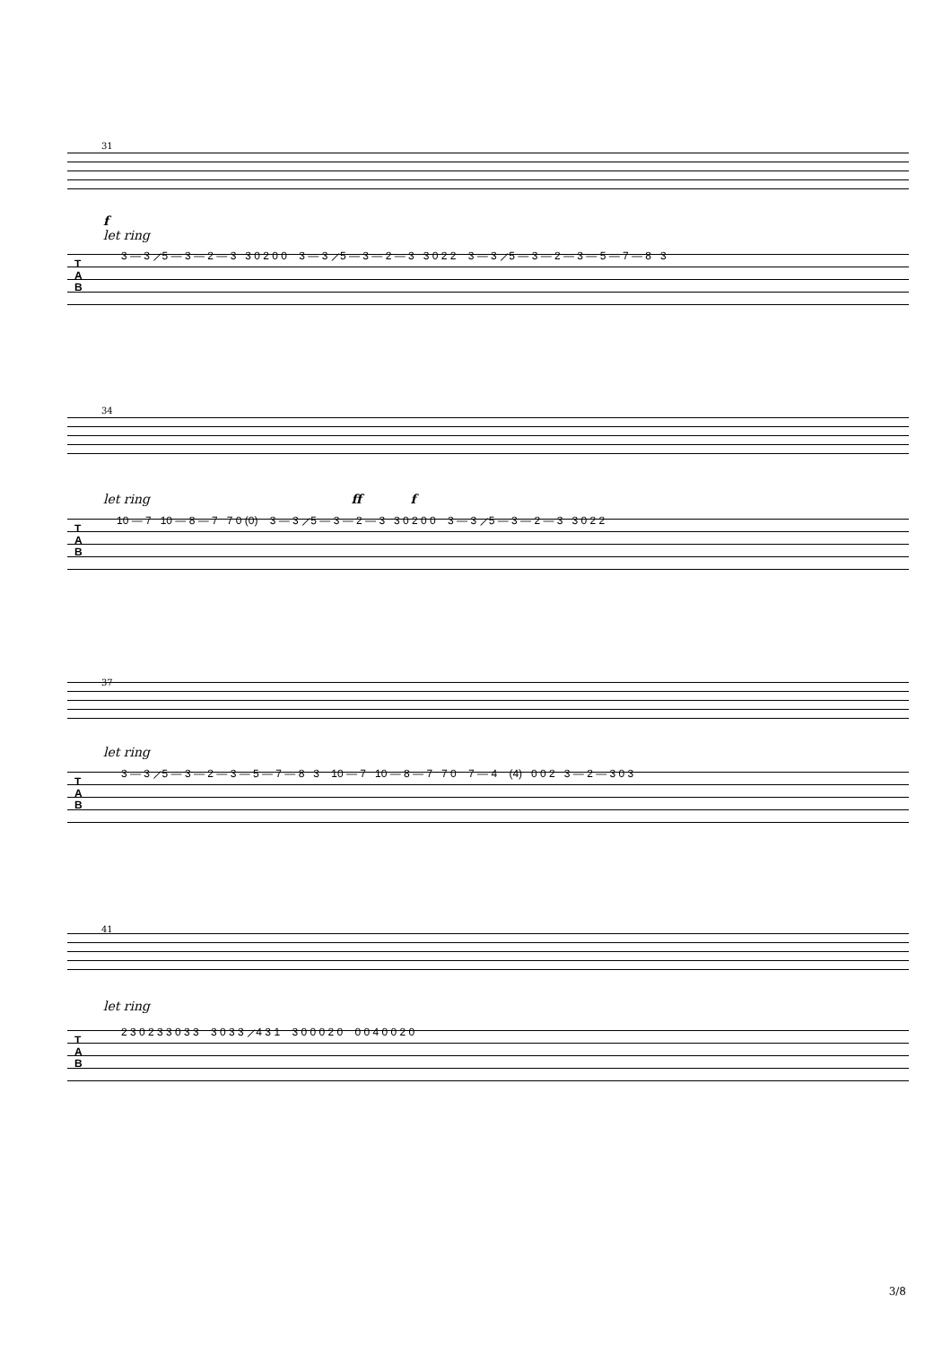31
f
let ring
T
A
B
3 — 3 ⟋5 — 3 — 2 — 3 3 0 2 0 0 3 — 3 ⟋5 — 3 — 2 — 3 3 0 2 2 3 — 3 ⟋5 — 3 — 2 — 3 — 5 — 7 — 8 3
34
let ring ff f
T
A
B
10 — 7 10 — 8 — 7 7 0 (0) 3 — 3 ⟋5 — 3 — 2 — 3 3 0 2 0 0 3 — 3 ⟋5 — 3 — 2 — 3 3 0 2 2
37
let ring
T
A
B
3 — 3 ⟋5 — 3 — 2 — 3 — 5 — 7 — 8 3 10 — 7 10 — 8 — 7 7 0 7 — 4 (4) 0 0 2 3 — 2 — 3 0 3
41
let ring
T
A
B
2 3 0 2 3 3 0 3 3 3 0 3 3 ⟋4 3 1 3 0 0 0 2 0 0 0 4 0 0 2 0
3/8